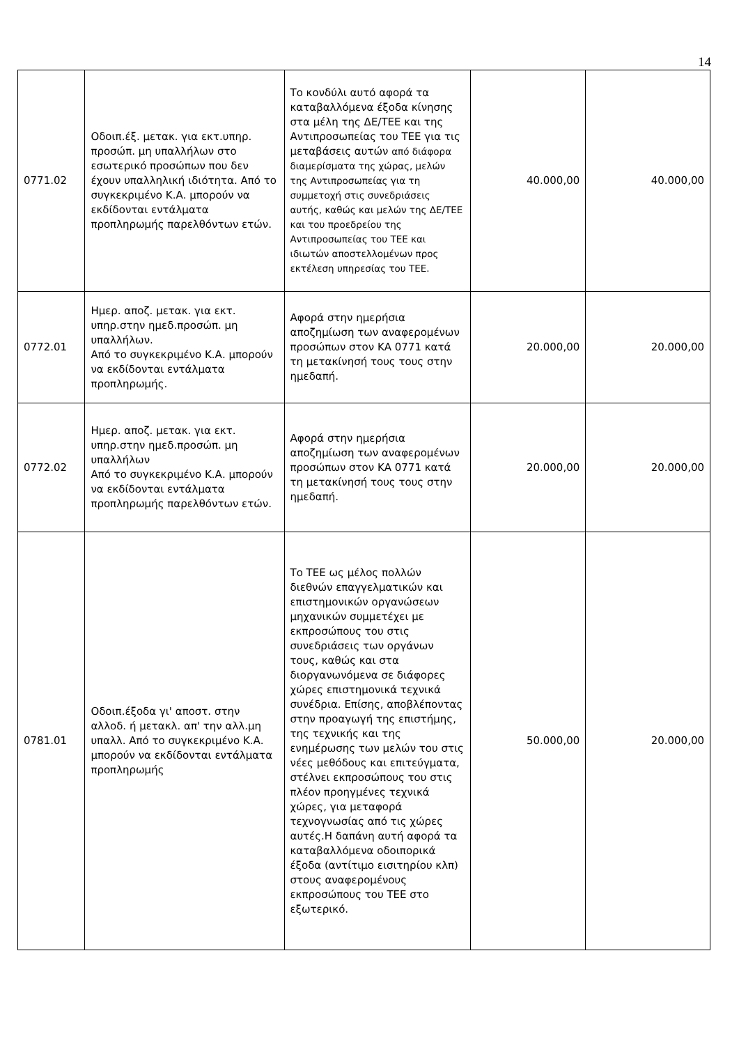14
| 0771.02 | Οδοιπ.έξ. μετακ. για εκτ.υπηρ. προσώπ. μη υπαλλήλων στο εσωτερικό προσώπων που δεν έχουν υπαλληλική ιδιότητα. Από το συγκεκριμένο Κ.Α. μπορούν να εκδίδονται εντάλματα προπληρωμής παρελθόντων ετών. | Το κονδύλι αυτό αφορά τα καταβαλλόμενα έξοδα κίνησης στα μέλη της ΔΕ/ΤΕΕ και της Αντιπροσωπείας του ΤΕΕ για τις μεταβάσεις αυτών από διάφορα διαμερίσματα της χώρας, μελών της Αντιπροσωπείας για τη συμμετοχή στις συνεδριάσεις αυτής, καθώς και μελών της ΔΕ/ΤΕΕ και του προεδρείου της Αντιπροσωπείας του ΤΕΕ και ιδιωτών αποστελλομένων προς εκτέλεση υπηρεσίας του ΤΕΕ. | 40.000,00 | 40.000,00 |
| 0772.01 | Ημερ. αποζ. μετακ. για εκτ. υπηρ.στην ημεδ.προσώπ. μη υπαλλήλων. Από το συγκεκριμένο Κ.Α. μπορούν να εκδίδονται εντάλματα προπληρωμής. | Αφορά στην ημερήσια αποζημίωση των αναφερομένων προσώπων στον ΚΑ 0771 κατά τη μετακίνησή τους τους στην ημεδαπή. | 20.000,00 | 20.000,00 |
| 0772.02 | Ημερ. αποζ. μετακ. για εκτ. υπηρ.στην ημεδ.προσώπ. μη υπαλλήλων Από το συγκεκριμένο Κ.Α. μπορούν να εκδίδονται εντάλματα προπληρωμής παρελθόντων ετών. | Αφορά στην ημερήσια αποζημίωση των αναφερομένων προσώπων στον ΚΑ 0771 κατά τη μετακίνησή τους τους στην ημεδαπή. | 20.000,00 | 20.000,00 |
| 0781.01 | Οδοιπ.έξοδα γι' αποστ. στην αλλοδ. ή μετακλ. απ' την αλλ.μη υπαλλ. Από το συγκεκριμένο Κ.Α. μπορούν να εκδίδονται εντάλματα προπληρωμής | Το ΤΕΕ ως μέλος πολλών διεθνών επαγγελματικών και επιστημονικών οργανώσεων μηχανικών συμμετέχει με εκπροσώπους του στις συνεδριάσεις των οργάνων τους, καθώς και στα διοργανωνόμενα σε διάφορες χώρες επιστημονικά τεχνικά συνέδρια. Επίσης, αποβλέποντας στην προαγωγή της επιστήμης, της τεχνικής και της ενημέρωσης των μελών του στις νέες μεθόδους και επιτεύγματα, στέλνει εκπροσώπους του στις πλέον προηγμένες τεχνικά χώρες, για μεταφορά τεχνογνωσίας από τις χώρες αυτές.Η δαπάνη αυτή αφορά τα καταβαλλόμενα οδοιπορικά έξοδα (αντίτιμο εισιτηρίου κλπ) στους αναφερομένους εκπροσώπους του ΤΕΕ στο εξωτερικό. | 50.000,00 | 20.000,00 |